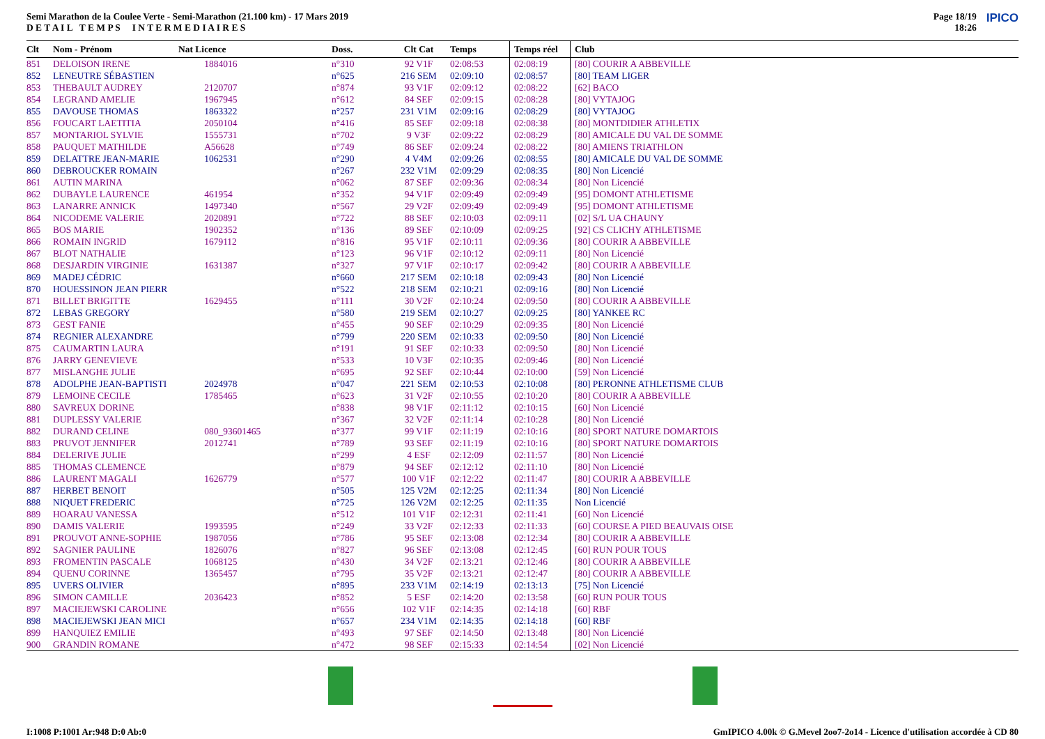Semi Marathon de la Coulee Verte - Semi-Marathon (21.100 km) - 17 Mars 2019
D E T A I L T E M P S I N T E R M E D I A I R E S
Page 18/19
18:26
IPICO
| Clt | Nom - Prénom | Nat Licence | Doss. | Clt Cat | Temps | Temps réel | Club |
| --- | --- | --- | --- | --- | --- | --- | --- |
| 851 | DELOISON IRENE | 1884016 | n°310 | 92 V1F | 02:08:53 | 02:08:19 | [80] COURIR A ABBEVILLE |
| 852 | LENEUTRE SÉBASTIEN | | n°625 | 216 SEM | 02:09:10 | 02:08:57 | [80] TEAM LIGER |
| 853 | THEBAULT AUDREY | 2120707 | n°874 | 93 V1F | 02:09:12 | 02:08:22 | [62] BACO |
| 854 | LEGRAND AMELIE | 1967945 | n°612 | 84 SEF | 02:09:15 | 02:08:28 | [80] VYTAJOG |
| 855 | DAVOUSE THOMAS | 1863322 | n°257 | 231 V1M | 02:09:16 | 02:08:29 | [80] VYTAJOG |
| 856 | FOUCART LAETITIA | 2050104 | n°416 | 85 SEF | 02:09:18 | 02:08:38 | [80] MONTDIDIER ATHLETIX |
| 857 | MONTARIOL SYLVIE | 1555731 | n°702 | 9 V3F | 02:09:22 | 02:08:29 | [80] AMICALE DU VAL DE SOMME |
| 858 | PAUQUET MATHILDE | A56628 | n°749 | 86 SEF | 02:09:24 | 02:08:22 | [80] AMIENS TRIATHLON |
| 859 | DELATTRE JEAN-MARIE | 1062531 | n°290 | 4 V4M | 02:09:26 | 02:08:55 | [80] AMICALE DU VAL DE SOMME |
| 860 | DEBROUCKER ROMAIN | | n°267 | 232 V1M | 02:09:29 | 02:08:35 | [80] Non Licencié |
| 861 | AUTIN MARINA | | n°062 | 87 SEF | 02:09:36 | 02:08:34 | [80] Non Licencié |
| 862 | DUBAYLE LAURENCE | 461954 | n°352 | 94 V1F | 02:09:49 | 02:09:49 | [95] DOMONT ATHLETISME |
| 863 | LANARRE ANNICK | 1497340 | n°567 | 29 V2F | 02:09:49 | 02:09:49 | [95] DOMONT ATHLETISME |
| 864 | NICODEME VALERIE | 2020891 | n°722 | 88 SEF | 02:10:03 | 02:09:11 | [02] S/L UA CHAUNY |
| 865 | BOS MARIE | 1902352 | n°136 | 89 SEF | 02:10:09 | 02:09:25 | [92] CS CLICHY ATHLETISME |
| 866 | ROMAIN INGRID | 1679112 | n°816 | 95 V1F | 02:10:11 | 02:09:36 | [80] COURIR A ABBEVILLE |
| 867 | BLOT NATHALIE | | n°123 | 96 V1F | 02:10:12 | 02:09:11 | [80] Non Licencié |
| 868 | DESJARDIN VIRGINIE | 1631387 | n°327 | 97 V1F | 02:10:17 | 02:09:42 | [80] COURIR A ABBEVILLE |
| 869 | MADEJ CÉDRIC | | n°660 | 217 SEM | 02:10:18 | 02:09:43 | [80] Non Licencié |
| 870 | HOUESSINON JEAN PIERR | | n°522 | 218 SEM | 02:10:21 | 02:09:16 | [80] Non Licencié |
| 871 | BILLET BRIGITTE | 1629455 | n°111 | 30 V2F | 02:10:24 | 02:09:50 | [80] COURIR A ABBEVILLE |
| 872 | LEBAS GREGORY | | n°580 | 219 SEM | 02:10:27 | 02:09:25 | [80] YANKEE RC |
| 873 | GEST FANIE | | n°455 | 90 SEF | 02:10:29 | 02:09:35 | [80] Non Licencié |
| 874 | REGNIER ALEXANDRE | | n°799 | 220 SEM | 02:10:33 | 02:09:50 | [80] Non Licencié |
| 875 | CAUMARTIN LAURA | | n°191 | 91 SEF | 02:10:33 | 02:09:50 | [80] Non Licencié |
| 876 | JARRY GENEVIEVE | | n°533 | 10 V3F | 02:10:35 | 02:09:46 | [80] Non Licencié |
| 877 | MISLANGHE JULIE | | n°695 | 92 SEF | 02:10:44 | 02:10:00 | [59] Non Licencié |
| 878 | ADOLPHE JEAN-BAPTISTI | 2024978 | n°047 | 221 SEM | 02:10:53 | 02:10:08 | [80] PERONNE ATHLETISME CLUB |
| 879 | LEMOINE CECILE | 1785465 | n°623 | 31 V2F | 02:10:55 | 02:10:20 | [80] COURIR A ABBEVILLE |
| 880 | SAVREUX DORINE | | n°838 | 98 V1F | 02:11:12 | 02:10:15 | [60] Non Licencié |
| 881 | DUPLESSY VALERIE | | n°367 | 32 V2F | 02:11:14 | 02:10:28 | [80] Non Licencié |
| 882 | DURAND CELINE | 080_93601465 | n°377 | 99 V1F | 02:11:19 | 02:10:16 | [80] SPORT NATURE DOMARTOIS |
| 883 | PRUVOT JENNIFER | 2012741 | n°789 | 93 SEF | 02:11:19 | 02:10:16 | [80] SPORT NATURE DOMARTOIS |
| 884 | DELERIVE JULIE | | n°299 | 4 ESF | 02:12:09 | 02:11:57 | [80] Non Licencié |
| 885 | THOMAS CLEMENCE | | n°879 | 94 SEF | 02:12:12 | 02:11:10 | [80] Non Licencié |
| 886 | LAURENT MAGALI | 1626779 | n°577 | 100 V1F | 02:12:22 | 02:11:47 | [80] COURIR A ABBEVILLE |
| 887 | HERBET BENOIT | | n°505 | 125 V2M | 02:12:25 | 02:11:34 | [80] Non Licencié |
| 888 | NIQUET FREDERIC | | n°725 | 126 V2M | 02:12:25 | 02:11:35 | Non Licencié |
| 889 | HOARAU VANESSA | | n°512 | 101 V1F | 02:12:31 | 02:11:41 | [60] Non Licencié |
| 890 | DAMIS VALERIE | 1993595 | n°249 | 33 V2F | 02:12:33 | 02:11:33 | [60] COURSE A PIED BEAUVAIS OISE |
| 891 | PROUVOT ANNE-SOPHIE | 1987056 | n°786 | 95 SEF | 02:13:08 | 02:12:34 | [80] COURIR A ABBEVILLE |
| 892 | SAGNIER PAULINE | 1826076 | n°827 | 96 SEF | 02:13:08 | 02:12:45 | [60] RUN POUR TOUS |
| 893 | FROMENTIN PASCALE | 1068125 | n°430 | 34 V2F | 02:13:21 | 02:12:46 | [80] COURIR A ABBEVILLE |
| 894 | QUENU CORINNE | 1365457 | n°795 | 35 V2F | 02:13:21 | 02:12:47 | [80] COURIR A ABBEVILLE |
| 895 | UVERS OLIVIER | | n°895 | 233 V1M | 02:14:19 | 02:13:13 | [75] Non Licencié |
| 896 | SIMON CAMILLE | 2036423 | n°852 | 5 ESF | 02:14:20 | 02:13:58 | [60] RUN POUR TOUS |
| 897 | MACIEJEWSKI CAROLINE | | n°656 | 102 V1F | 02:14:35 | 02:14:18 | [60] RBF |
| 898 | MACIEJEWSKI JEAN MICI | | n°657 | 234 V1M | 02:14:35 | 02:14:18 | [60] RBF |
| 899 | HANQUIEZ EMILIE | | n°493 | 97 SEF | 02:14:50 | 02:13:48 | [80] Non Licencié |
| 900 | GRANDIN ROMANE | | n°472 | 98 SEF | 02:15:33 | 02:14:54 | [02] Non Licencié |
I:1008 P:1001 Ar:948 D:0 Ab:0 GmIPICO 4.00k © G.Mevel 2oo7-2o14 - Licence d'utilisation accordée à CD 80